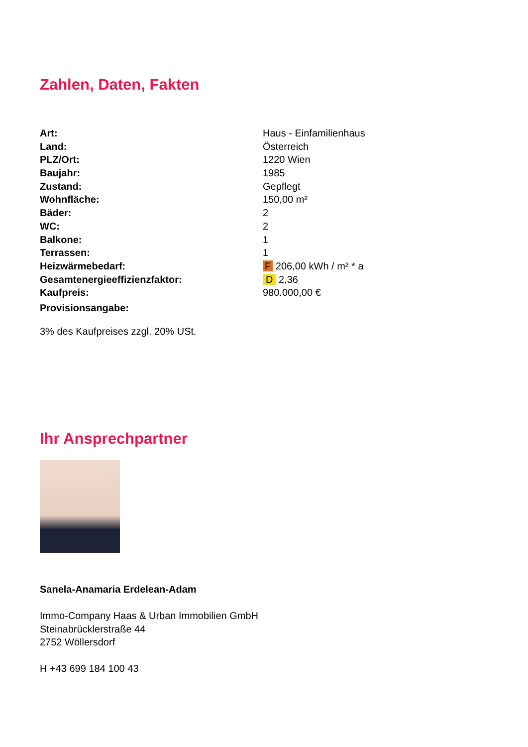Zahlen, Daten, Fakten
| Art: | Haus - Einfamilienhaus |
| Land: | Österreich |
| PLZ/Ort: | 1220 Wien |
| Baujahr: | 1985 |
| Zustand: | Gepflegt |
| Wohnfläche: | 150,00 m² |
| Bäder: | 2 |
| WC: | 2 |
| Balkone: | 1 |
| Terrassen: | 1 |
| Heizwärmebedarf: | F 206,00 kWh / m² * a |
| Gesamtenergieeffizienzfaktor: | D 2,36 |
| Kaufpreis: | 980.000,00 € |
| Provisionsangabe: | |
3% des Kaufpreises zzgl. 20% USt.
Ihr Ansprechpartner
Sanela-Anamaria Erdelean-Adam
Immo-Company Haas & Urban Immobilien GmbH
Steinabrücklerstraße 44
2752 Wöllersdorf
H +43 699 184 100 43